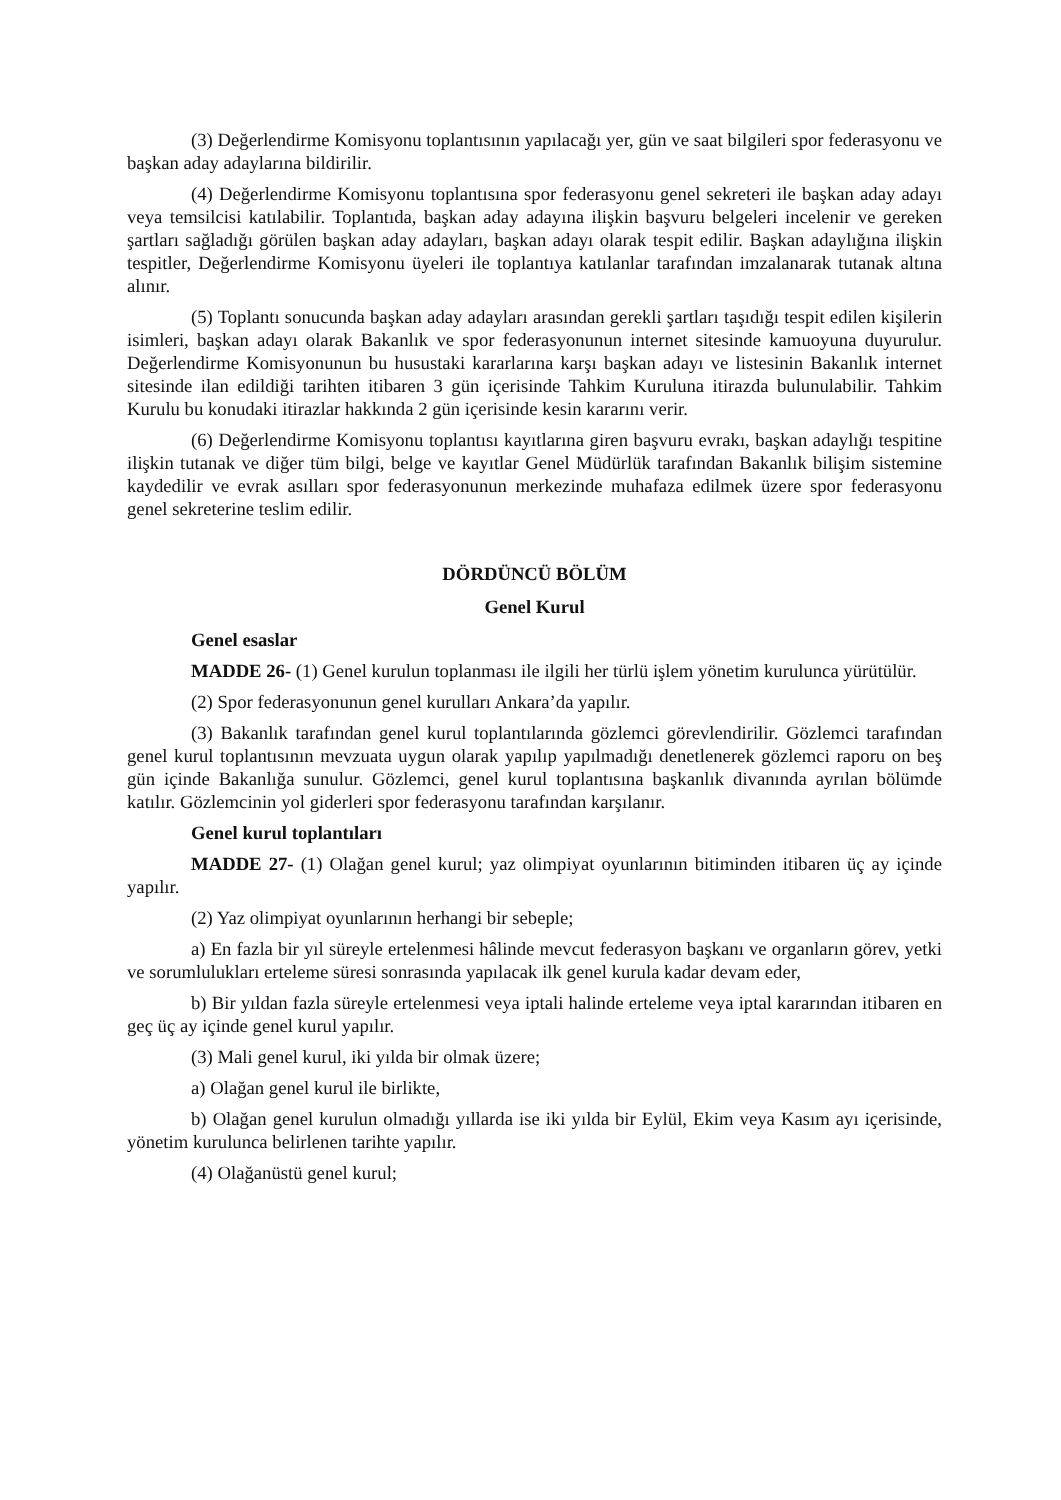(3) Değerlendirme Komisyonu toplantısının yapılacağı yer, gün ve saat bilgileri spor federasyonu ve başkan aday adaylarına bildirilir.
(4) Değerlendirme Komisyonu toplantısına spor federasyonu genel sekreteri ile başkan aday adayı veya temsilcisi katılabilir. Toplantıda, başkan aday adayına ilişkin başvuru belgeleri incelenir ve gereken şartları sağladığı görülen başkan aday adayları, başkan adayı olarak tespit edilir. Başkan adaylığına ilişkin tespitler, Değerlendirme Komisyonu üyeleri ile toplantıya katılanlar tarafından imzalanarak tutanak altına alınır.
(5) Toplantı sonucunda başkan aday adayları arasından gerekli şartları taşıdığı tespit edilen kişilerin isimleri, başkan adayı olarak Bakanlık ve spor federasyonunun internet sitesinde kamuoyuna duyurulur. Değerlendirme Komisyonunun bu husustaki kararlarına karşı başkan adayı ve listesinin Bakanlık internet sitesinde ilan edildiği tarihten itibaren 3 gün içerisinde Tahkim Kuruluna itirazda bulunulabilir. Tahkim Kurulu bu konudaki itirazlar hakkında 2 gün içerisinde kesin kararını verir.
(6) Değerlendirme Komisyonu toplantısı kayıtlarına giren başvuru evrakı, başkan adaylığı tespitine ilişkin tutanak ve diğer tüm bilgi, belge ve kayıtlar Genel Müdürlük tarafından Bakanlık bilişim sistemine kaydedilir ve evrak asılları spor federasyonunun merkezinde muhafaza edilmek üzere spor federasyonu genel sekreterine teslim edilir.
DÖRDÜNCÜ BÖLÜM
Genel Kurul
Genel esaslar
MADDE 26- (1) Genel kurulun toplanması ile ilgili her türlü işlem yönetim kurulunca yürütülür.
(2) Spor federasyonunun genel kurulları Ankara’da yapılır.
(3) Bakanlık tarafından genel kurul toplantılarında gözlemci görevlendirilir. Gözlemci tarafından genel kurul toplantısının mevzuata uygun olarak yapılıp yapılmadığı denetlenerek gözlemci raporu on beş gün içinde Bakanlığa sunulur. Gözlemci, genel kurul toplantısına başkanlık divanında ayrılan bölümde katılır. Gözlemcinin yol giderleri spor federasyonu tarafından karşılanır.
Genel kurul toplantıları
MADDE 27- (1) Olağan genel kurul; yaz olimpiyat oyunlarının bitiminden itibaren üç ay içinde yapılır.
(2) Yaz olimpiyat oyunlarının herhangi bir sebeple;
a) En fazla bir yıl süreyle ertelenmesi hâlinde mevcut federasyon başkanı ve organların görev, yetki ve sorumlulukları erteleme süresi sonrasında yapılacak ilk genel kurula kadar devam eder,
b) Bir yıldan fazla süreyle ertelenmesi veya iptali halinde erteleme veya iptal kararından itibaren en geç üç ay içinde genel kurul yapılır.
(3) Mali genel kurul, iki yılda bir olmak üzere;
a) Olağan genel kurul ile birlikte,
b) Olağan genel kurulun olmadığı yıllarda ise iki yılda bir Eylül, Ekim veya Kasım ayı içerisinde, yönetim kurulunca belirlenen tarihte yapılır.
(4) Olağanüstü genel kurul;